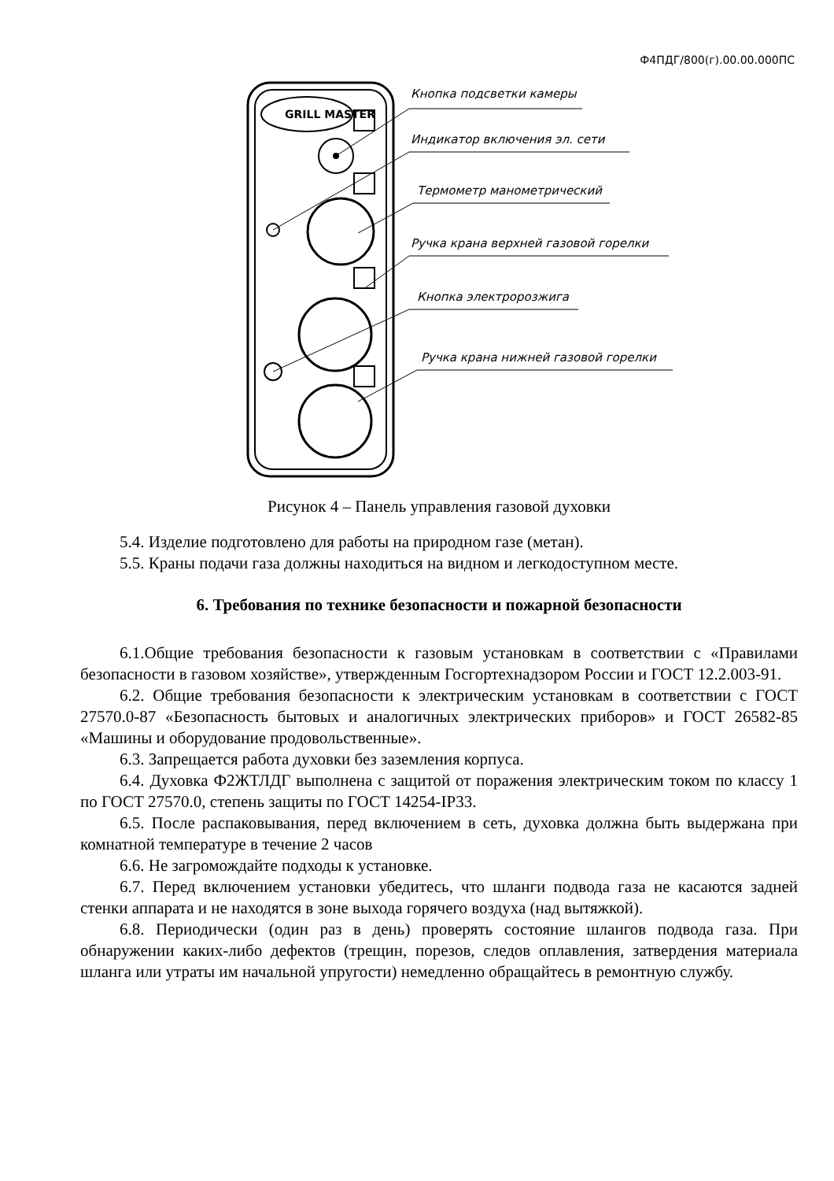Ф4ПДГ/800(г).00.00.000ПС
GRILL MASTER
Кнопка подсветки камеры
Индикатор включения эл. сети
Термометр манометрический
Ручка крана верхней газовой горелки
Кнопка электророзжига
Ручка крана нижней газовой горелки
Рисунок 4 – Панель управления газовой духовки
5.4. Изделие подготовлено для работы на природном газе (метан).
5.5. Краны подачи газа должны находиться на видном и легкодоступном месте.
6. Требования по технике безопасности и пожарной безопасности
6.1.Общие требования безопасности к газовым установкам в соответствии с «Правилами безопасности в газовом хозяйстве», утвержденным Госгортехнадзором России и ГОСТ 12.2.003-91.
6.2. Общие требования безопасности к электрическим установкам в соответствии с ГОСТ 27570.0-87 «Безопасность бытовых и аналогичных электрических приборов» и ГОСТ 26582-85 «Машины и оборудование продовольственные».
6.3. Запрещается работа духовки без заземления корпуса.
6.4. Духовка Ф2ЖТЛДГ выполнена с защитой от поражения электрическим током по классу 1 по ГОСТ 27570.0, степень защиты по ГОСТ 14254-IP33.
6.5. После распаковывания, перед включением в сеть, духовка должна быть выдержана при комнатной температуре в течение 2 часов
6.6. Не загромождайте подходы к установке.
6.7. Перед включением установки убедитесь, что шланги подвода газа не касаются задней стенки аппарата и не находятся в зоне выхода горячего воздуха (над вытяжкой).
6.8. Периодически (один раз в день) проверять состояние шлангов подвода газа. При обнаружении каких-либо дефектов (трещин, порезов, следов оплавления, затвердения материала шланга или утраты им начальной упругости) немедленно обращайтесь в ремонтную службу.